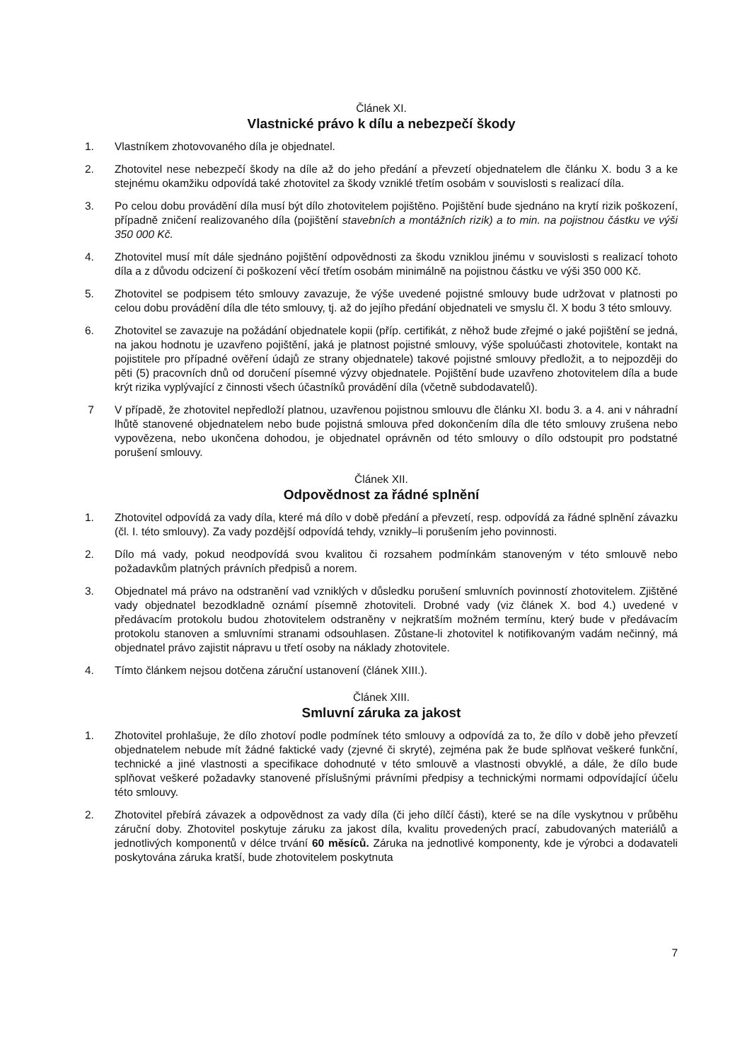Článek XI.
Vlastnické právo k dílu a nebezpečí škody
1. Vlastníkem zhotovovaného díla je objednatel.
2. Zhotovitel nese nebezpečí škody na díle až do jeho předání a převzetí objednatelem dle článku X. bodu 3 a ke stejnému okamžiku odpovídá také zhotovitel za škody vzniklé třetím osobám v souvislosti s realizací díla.
3. Po celou dobu provádění díla musí být dílo zhotovitelem pojištěno. Pojištění bude sjednáno na krytí rizik poškození, případně zničení realizovaného díla (pojištění stavebních a montážních rizik) a to min. na pojistnou částku ve výši 350 000 Kč.
4. Zhotovitel musí mít dále sjednáno pojištění odpovědnosti za škodu vzniklou jinému v souvislosti s realizací tohoto díla a z důvodu odcizení či poškození věcí třetím osobám minimálně na pojistnou částku ve výši 350 000 Kč.
5. Zhotovitel se podpisem této smlouvy zavazuje, že výše uvedené pojistné smlouvy bude udržovat v platnosti po celou dobu provádění díla dle této smlouvy, tj. až do jejího předání objednateli ve smyslu čl. X bodu 3 této smlouvy.
6. Zhotovitel se zavazuje na požádání objednatele kopii (příp. certifikát, z něhož bude zřejmé o jaké pojištění se jedná, na jakou hodnotu je uzavřeno pojištění, jaká je platnost pojistné smlouvy, výše spoluúčasti zhotovitele, kontakt na pojistitele pro případné ověření údajů ze strany objednatele) takové pojistné smlouvy předložit, a to nejpozději do pěti (5) pracovních dnů od doručení písemné výzvy objednatele. Pojištění bude uzavřeno zhotovitelem díla a bude krýt rizika vyplývající z činnosti všech účastníků provádění díla (včetně subdodavatelů).
7 V případě, že zhotovitel nepředloží platnou, uzavřenou pojistnou smlouvu dle článku XI. bodu 3. a 4. ani v náhradní lhůtě stanovené objednatelem nebo bude pojistná smlouva před dokončením díla dle této smlouvy zrušena nebo vypovězena, nebo ukončena dohodou, je objednatel oprávněn od této smlouvy o dílo odstoupit pro podstatné porušení smlouvy.
Článek XII.
Odpovědnost za řádné splnění
1. Zhotovitel odpovídá za vady díla, které má dílo v době předání a převzetí, resp. odpovídá za řádné splnění závazku (čl. I. této smlouvy). Za vady pozdější odpovídá tehdy, vznikly–li porušením jeho povinnosti.
2. Dílo má vady, pokud neodpovídá svou kvalitou či rozsahem podmínkám stanoveným v této smlouvě nebo požadavkům platných právních předpisů a norem.
3. Objednatel má právo na odstranění vad vzniklých v důsledku porušení smluvních povinností zhotovitelem. Zjištěné vady objednatel bezodkladně oznámí písemně zhotoviteli. Drobné vady (viz článek X. bod 4.) uvedené v předávacím protokolu budou zhotovitelem odstraněny v nejkratším možném termínu, který bude v předávacím protokolu stanoven a smluvními stranami odsouhlasen. Zůstane-li zhotovitel k notifikovaným vadám nečinný, má objednatel právo zajistit nápravu u třetí osoby na náklady zhotovitele.
4. Tímto článkem nejsou dotčena záruční ustanovení (článek XIII.).
Článek XIII.
Smluvní záruka za jakost
1. Zhotovitel prohlašuje, že dílo zhotoví podle podmínek této smlouvy a odpovídá za to, že dílo v době jeho převzetí objednatelem nebude mít žádné faktické vady (zjevné či skryté), zejména pak že bude splňovat veškeré funkční, technické a jiné vlastnosti a specifikace dohodnuté v této smlouvě a vlastnosti obvyklé, a dále, že dílo bude splňovat veškeré požadavky stanovené příslušnými právními předpisy a technickými normami odpovídající účelu této smlouvy.
2. Zhotovitel přebírá závazek a odpovědnost za vady díla (či jeho dílčí části), které se na díle vyskytnou v průběhu záruční doby. Zhotovitel poskytuje záruku za jakost díla, kvalitu provedených prací, zabudovaných materiálů a jednotlivých komponentů v délce trvání 60 měsíců. Záruka na jednotlivé komponenty, kde je výrobci a dodavateli poskytována záruka kratší, bude zhotovitelem poskytnuta
7